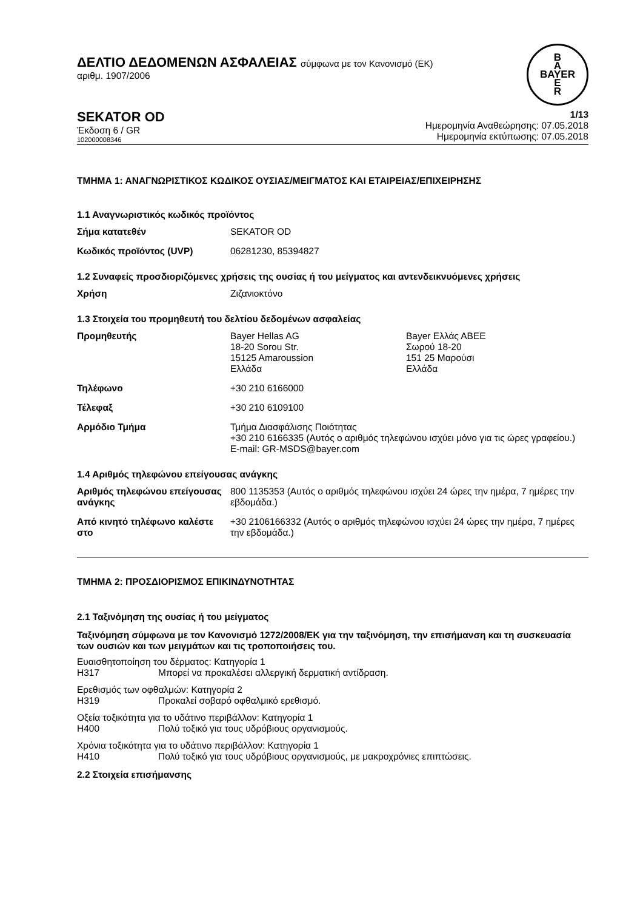ΔΕΛΤΙΟ ΔΕΔΟΜΕΝΩΝ ΑΣΦΑΛΕΙΑΣ σύμφωνα με τον Κανονισμό (ΕΚ)
αριθμ. 1907/2006
B
A
BAYER
E
R
SEKATOR OD
Έκδοση 6 / GR
102000008346
1/13
Ημερομηνία Αναθεώρησης: 07.05.2018
Ημερομηνία εκτύπωσης: 07.05.2018
ΤΜΗΜΑ 1: ΑΝΑΓΝΩΡΙΣΤΙΚΟΣ ΚΩΔΙΚΟΣ ΟΥΣΙΑΣ/ΜΕΙΓΜΑΤΟΣ ΚΑΙ ΕΤΑΙΡΕΙΑΣ/ΕΠΙΧΕΙΡΗΣΗΣ
1.1 Αναγνωριστικός κωδικός προϊόντος
| Σήμα κατατεθέν | SEKATOR OD |
| Κωδικός προϊόντος (UVP) | 06281230, 85394827 |
1.2 Συναφείς προσδιοριζόμενες χρήσεις της ουσίας ή του μείγματος και αντενδεικνυόμενες χρήσεις
| Χρήση | Ζιζανιοκτόνο |
1.3 Στοιχεία του προμηθευτή του δελτίου δεδομένων ασφαλείας
| Προμηθευτής | Bayer Hellas AG 18-20 Sorou Str. 15125 Amaroussion Ελλάδα | Bayer Ελλάς ΑΒΕΕ Σωρού 18-20 151 25 Μαρούσι Ελλάδα |
| Τηλέφωνο | +30 210 6166000 | |
| Τέλεφαξ | +30 210 6109100 | |
| Αρμόδιο Τμήμα | Τμήμα Διασφάλισης Ποιότητας +30 210 6166335 (Αυτός ο αριθμός τηλεφώνου ισχύει μόνο για τις ώρες γραφείου.) E-mail: GR-MSDS@bayer.com | |
1.4 Αριθμός τηλεφώνου επείγουσας ανάγκης
| Αριθμός τηλεφώνου επείγουσας ανάγκης | 800 1135353 (Αυτός ο αριθμός τηλεφώνου ισχύει 24 ώρες την ημέρα, 7 ημέρες την εβδομάδα.) |
| Από κινητό τηλέφωνο καλέστε στο | +30 2106166332 (Αυτός ο αριθμός τηλεφώνου ισχύει 24 ώρες την ημέρα, 7 ημέρες την εβδομάδα.) |
ΤΜΗΜΑ 2: ΠΡΟΣΔΙΟΡΙΣΜΟΣ ΕΠΙΚΙΝΔΥΝΟΤΗΤΑΣ
2.1 Ταξινόμηση της ουσίας ή του μείγματος
Ταξινόμηση σύμφωνα με τον Κανονισμό 1272/2008/ΕΚ για την ταξινόμηση, την επισήμανση και τη συσκευασία των ουσιών και των μειγμάτων και τις τροποποιήσεις του.
Ευαισθητοποίηση του δέρματος: Κατηγορία 1
H317 Μπορεί να προκαλέσει αλλεργική δερματική αντίδραση.
Ερεθισμός των οφθαλμών: Κατηγορία 2
H319 Προκαλεί σοβαρό οφθαλμικό ερεθισμό.
Οξεία τοξικότητα για το υδάτινο περιβάλλον: Κατηγορία 1
H400 Πολύ τοξικό για τους υδρόβιους οργανισμούς.
Χρόνια τοξικότητα για το υδάτινο περιβάλλον: Κατηγορία 1
H410 Πολύ τοξικό για τους υδρόβιους οργανισμούς, με μακροχρόνιες επιπτώσεις.
2.2 Στοιχεία επισήμανσης